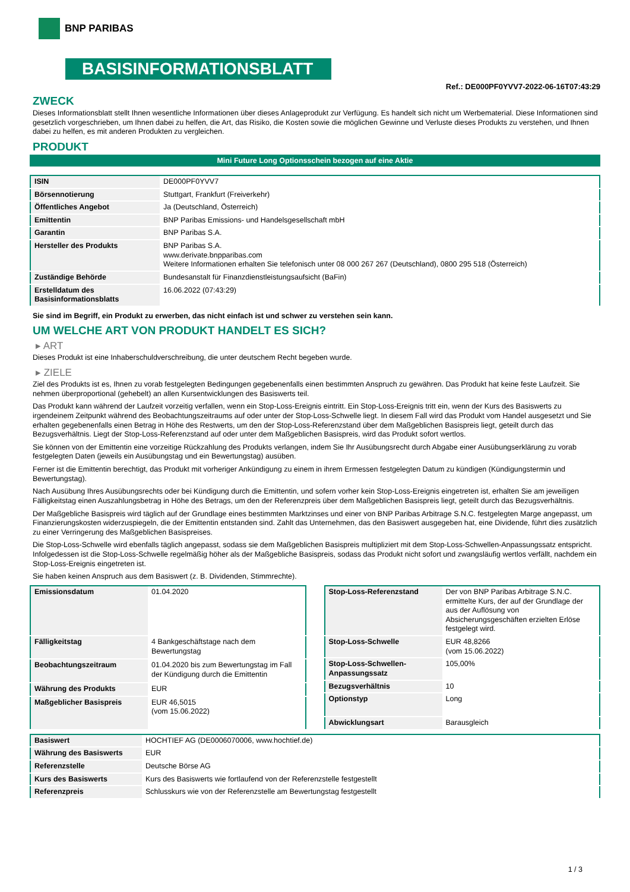BNP PARIBAS
BASISINFORMATIONSBLATT
Ref.: DE000PF0YVV7-2022-06-16T07:43:29
ZWECK
Dieses Informationsblatt stellt Ihnen wesentliche Informationen über dieses Anlageprodukt zur Verfügung. Es handelt sich nicht um Werbematerial. Diese Informationen sind gesetzlich vorgeschrieben, um Ihnen dabei zu helfen, die Art, das Risiko, die Kosten sowie die möglichen Gewinne und Verluste dieses Produkts zu verstehen, und Ihnen dabei zu helfen, es mit anderen Produkten zu vergleichen.
PRODUKT
Mini Future Long Optionsschein bezogen auf eine Aktie
| ISIN | DE000PF0YVV7 |
| Börsennotierung | Stuttgart, Frankfurt (Freiverkehr) |
| Öffentliches Angebot | Ja (Deutschland, Österreich) |
| Emittentin | BNP Paribas Emissions- und Handelsgesellschaft mbH |
| Garantin | BNP Paribas S.A. |
| Hersteller des Produkts | BNP Paribas S.A. www.derivate.bnpparibas.com Weitere Informationen erhalten Sie telefonisch unter 08 000 267 267 (Deutschland), 0800 295 518 (Österreich) |
| Zuständige Behörde | Bundesanstalt für Finanzdienstleistungsaufsicht (BaFin) |
| Erstelldatum des Basisinformationsblatts | 16.06.2022 (07:43:29) |
Sie sind im Begriff, ein Produkt zu erwerben, das nicht einfach ist und schwer zu verstehen sein kann.
UM WELCHE ART VON PRODUKT HANDELT ES SICH?
▸ ART
Dieses Produkt ist eine Inhaberschuldverschreibung, die unter deutschem Recht begeben wurde.
▸ ZIELE
Ziel des Produkts ist es, Ihnen zu vorab festgelegten Bedingungen gegebenenfalls einen bestimmten Anspruch zu gewähren. Das Produkt hat keine feste Laufzeit. Sie nehmen überproportional (gehebelt) an allen Kursentwicklungen des Basiswerts teil.
Das Produkt kann während der Laufzeit vorzeitig verfallen, wenn ein Stop-Loss-Ereignis eintritt. Ein Stop-Loss-Ereignis tritt ein, wenn der Kurs des Basiswerts zu irgendeinem Zeitpunkt während des Beobachtungszeitraums auf oder unter der Stop-Loss-Schwelle liegt. In diesem Fall wird das Produkt vom Handel ausgesetzt und Sie erhalten gegebenenfalls einen Betrag in Höhe des Restwerts, um den der Stop-Loss-Referenzstand über dem Maßgeblichen Basispreis liegt, geteilt durch das Bezugsverhältnis. Liegt der Stop-Loss-Referenzstand auf oder unter dem Maßgeblichen Basispreis, wird das Produkt sofort wertlos.
Sie können von der Emittentin eine vorzeitige Rückzahlung des Produkts verlangen, indem Sie Ihr Ausübungsrecht durch Abgabe einer Ausübungserklärung zu vorab festgelegten Daten (jeweils ein Ausübungstag und ein Bewertungstag) ausüben.
Ferner ist die Emittentin berechtigt, das Produkt mit vorheriger Ankündigung zu einem in ihrem Ermessen festgelegten Datum zu kündigen (Kündigungstermin und Bewertungstag).
Nach Ausübung Ihres Ausübungsrechts oder bei Kündigung durch die Emittentin, und sofern vorher kein Stop-Loss-Ereignis eingetreten ist, erhalten Sie am jeweiligen Fälligkeitstag einen Auszahlungsbetrag in Höhe des Betrags, um den der Referenzpreis über dem Maßgeblichen Basispreis liegt, geteilt durch das Bezugsverhältnis.
Der Maßgebliche Basispreis wird täglich auf der Grundlage eines bestimmten Marktzinses und einer von BNP Paribas Arbitrage S.N.C. festgelegten Marge angepasst, um Finanzierungskosten widerzuspiegeln, die der Emittentin entstanden sind. Zahlt das Unternehmen, das den Basiswert ausgegeben hat, eine Dividende, führt dies zusätzlich zu einer Verringerung des Maßgeblichen Basispreises.
Die Stop-Loss-Schwelle wird ebenfalls täglich angepasst, sodass sie dem Maßgeblichen Basispreis multipliziert mit dem Stop-Loss-Schwellen-Anpassungssatz entspricht. Infolgedessen ist die Stop-Loss-Schwelle regelmäßig höher als der Maßgebliche Basispreis, sodass das Produkt nicht sofort und zwangsläufig wertlos verfällt, nachdem ein Stop-Loss-Ereignis eingetreten ist.
Sie haben keinen Anspruch aus dem Basiswert (z. B. Dividenden, Stimmrechte).
| Emissionsdatum | 01.04.2020 |
| Fälligkeitstag | 4 Bankgeschäftstage nach dem Bewertungstag |
| Beobachtungszeitraum | 01.04.2020 bis zum Bewertungstag im Fall der Kündigung durch die Emittentin |
| Währung des Produkts | EUR |
| Maßgeblicher Basispreis | EUR 46,5015 (vom 15.06.2022) |
| Stop-Loss-Referenzstand | Der von BNP Paribas Arbitrage S.N.C. ermittelte Kurs, der auf der Grundlage der aus der Auflösung von Absicherungsgeschäften erzielten Erlöse festgelegt wird. |
| Stop-Loss-Schwelle | EUR 48,8266 (vom 15.06.2022) |
| Stop-Loss-Schwellen-Anpassungssatz | 105,00% |
| Bezugsverhältnis | 10 |
| Optionstyp | Long |
| Abwicklungsart | Barausgleich |
| Basiswert | HOCHTIEF AG (DE0006070006, www.hochtief.de) |
| Währung des Basiswerts | EUR |
| Referenzstelle | Deutsche Börse AG |
| Kurs des Basiswerts | Kurs des Basiswerts wie fortlaufend von der Referenzstelle festgestellt |
| Referenzpreis | Schlusskurs wie von der Referenzstelle am Bewertungstag festgestellt |
1 / 3